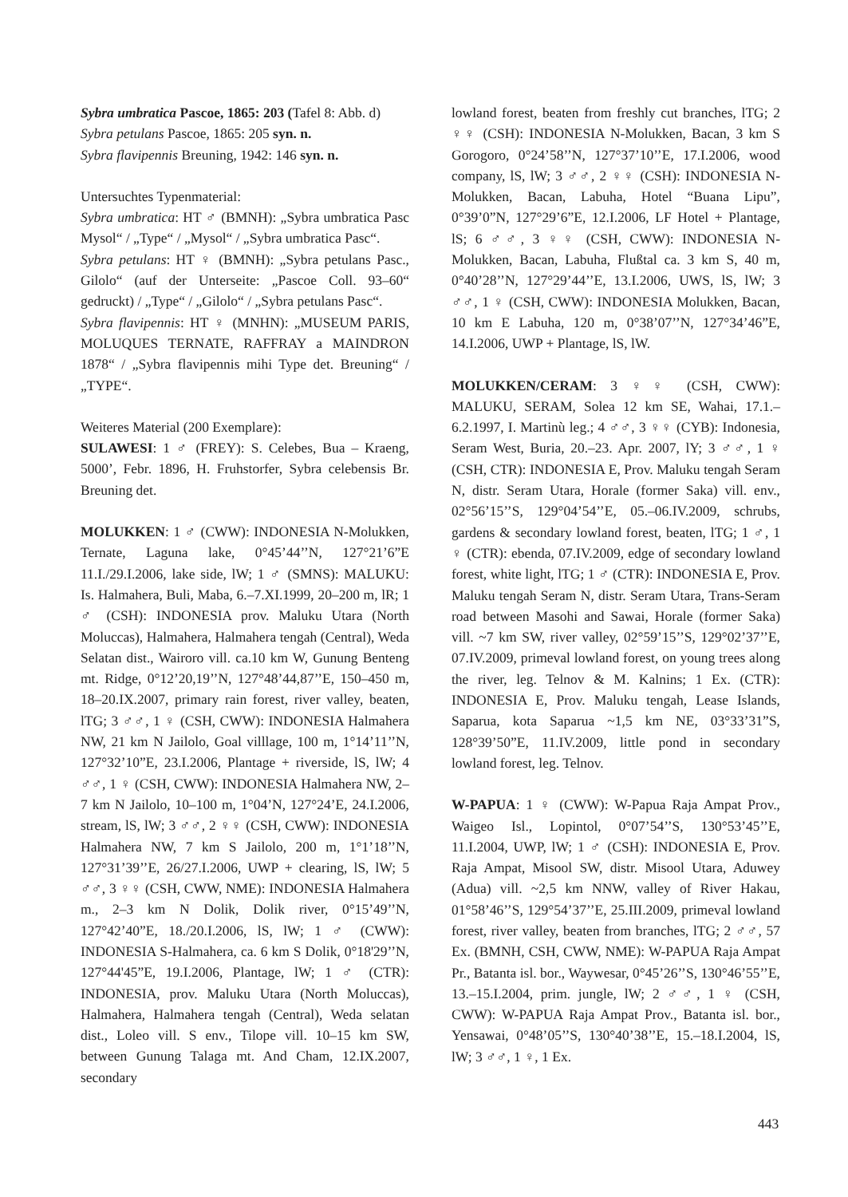Sybra umbratica Pascoe, 1865: 203 (Tafel 8: Abb. d)
Sybra petulans Pascoe, 1865: 205 syn. n.
Sybra flavipennis Breuning, 1942: 146 syn. n.
Untersuchtes Typenmaterial:
Sybra umbratica: HT ♂ (BMNH): „Sybra umbratica Pasc Mysol“ / „Type“ / „Mysol“ / „Sybra umbratica Pasc“.
Sybra petulans: HT ♀ (BMNH): „Sybra petulans Pasc., Gilolo“ (auf der Unterseite: „Pascoe Coll. 93–60“ gedruckt) / „Type“ / „Gilolo“ / „Sybra petulans Pasc“.
Sybra flavipennis: HT ♀ (MNHN): „MUSEUM PARIS, MOLUQUES TERNATE, RAFFRAY a MAINDRON 1878“ / „Sybra flavipennis mihi Type det. Breuning“ / „TYPE“.
Weiteres Material (200 Exemplare):
SULAWESI: 1 ♂ (FREY): S. Celebes, Bua – Kraeng, 5000’, Febr. 1896, H. Fruhstorfer, Sybra celebensis Br. Breuning det.
MOLUKKEN: 1 ♂ (CWW): INDONESIA N-Molukken, Ternate, Laguna lake, 0°45’44’’N, 127°21’6”E 11.I./29.I.2006, lake side, lW; 1 ♂ (SMNS): MALUKU: Is. Halmahera, Buli, Maba, 6.–7.XI.1999, 20–200 m, lR; 1 ♂ (CSH): INDONESIA prov. Maluku Utara (North Moluccas), Halmahera, Halmahera tengah (Central), Weda Selatan dist., Wairoro vill. ca.10 km W, Gunung Benteng mt. Ridge, 0°12’20,19’’N, 127°48’44,87’’E, 150–450 m, 18–20.IX.2007, primary rain forest, river valley, beaten, lTG; 3 ♂♂, 1 ♀ (CSH, CWW): INDONESIA Halmahera NW, 21 km N Jailolo, Goal villlage, 100 m, 1°14’11’’N, 127°32’10”E, 23.I.2006, Plantage + riverside, lS, lW; 4 ♂♂, 1 ♀ (CSH, CWW): INDONESIA Halmahera NW, 2–7 km N Jailolo, 10–100 m, 1°04’N, 127°24’E, 24.I.2006, stream, lS, lW; 3 ♂♂, 2 ♀♀ (CSH, CWW): INDONESIA Halmahera NW, 7 km S Jailolo, 200 m, 1°1’18’’N, 127°31’39’’E, 26/27.I.2006, UWP + clearing, lS, lW; 5 ♂♂, 3 ♀♀ (CSH, CWW, NME): INDONESIA Halmahera m., 2–3 km N Dolik, Dolik river, 0°15’49’’N, 127°42’40”E, 18./20.I.2006, lS, lW; 1 ♂ (CWW): INDONESIA S-Halmahera, ca. 6 km S Dolik, 0°18'29’’N, 127°44'45”E, 19.I.2006, Plantage, lW; 1 ♂ (CTR): INDONESIA, prov. Maluku Utara (North Moluccas), Halmahera, Halmahera tengah (Central), Weda selatan dist., Loleo vill. S env., Tilope vill. 10–15 km SW, between Gunung Talaga mt. And Cham, 12.IX.2007, secondary
lowland forest, beaten from freshly cut branches, lTG; 2 ♀♀ (CSH): INDONESIA N-Molukken, Bacan, 3 km S Gorogoro, 0°24’58’’N, 127°37’10’’E, 17.I.2006, wood company, lS, lW; 3 ♂♂, 2 ♀♀ (CSH): INDONESIA N-Molukken, Bacan, Labuha, Hotel “Buana Lipu”, 0°39’0”N, 127°29’6”E, 12.I.2006, LF Hotel + Plantage, lS; 6 ♂♂, 3 ♀♀ (CSH, CWW): INDONESIA N-Molukken, Bacan, Labuha, Flußtal ca. 3 km S, 40 m, 0°40’28’’N, 127°29’44’’E, 13.I.2006, UWS, lS, lW; 3 ♂♂, 1 ♀ (CSH, CWW): INDONESIA Molukken, Bacan, 10 km E Labuha, 120 m, 0°38’07’’N, 127°34’46”E, 14.I.2006, UWP + Plantage, lS, lW.
MOLUKKEN/CERAM: 3 ♀♀ (CSH, CWW): MALUKU, SERAM, Solea 12 km SE, Wahai, 17.1.–6.2.1997, I. Martinù leg.; 4 ♂♂, 3 ♀♀ (CYB): Indonesia, Seram West, Buria, 20.–23. Apr. 2007, lY; 3 ♂♂, 1 ♀ (CSH, CTR): INDONESIA E, Prov. Maluku tengah Seram N, distr. Seram Utara, Horale (former Saka) vill. env., 02°56’15’’S, 129°04’54’’E, 05.–06.IV.2009, schrubs, gardens & secondary lowland forest, beaten, lTG; 1 ♂, 1 ♀ (CTR): ebenda, 07.IV.2009, edge of secondary lowland forest, white light, lTG; 1 ♂ (CTR): INDONESIA E, Prov. Maluku tengah Seram N, distr. Seram Utara, Trans-Seram road between Masohi and Sawai, Horale (former Saka) vill. ~7 km SW, river valley, 02°59’15’’S, 129°02’37’’E, 07.IV.2009, primeval lowland forest, on young trees along the river, leg. Telnov & M. Kalnins; 1 Ex. (CTR): INDONESIA E, Prov. Maluku tengah, Lease Islands, Saparua, kota Saparua ~1,5 km NE, 03°33’31”S, 128°39’50”E, 11.IV.2009, little pond in secondary lowland forest, leg. Telnov.
W-PAPUA: 1 ♀ (CWW): W-Papua Raja Ampat Prov., Waigeo Isl., Lopintol, 0°07’54’’S, 130°53’45’’E, 11.I.2004, UWP, lW; 1 ♂ (CSH): INDONESIA E, Prov. Raja Ampat, Misool SW, distr. Misool Utara, Aduwey (Adua) vill. ~2,5 km NNW, valley of River Hakau, 01°58’46’’S, 129°54’37’’E, 25.III.2009, primeval lowland forest, river valley, beaten from branches, lTG; 2 ♂♂, 57 Ex. (BMNH, CSH, CWW, NME): W-PAPUA Raja Ampat Pr., Batanta isl. bor., Waywesar, 0°45’26’’S, 130°46’55’’E, 13.–15.I.2004, prim. jungle, lW; 2 ♂♂, 1 ♀ (CSH, CWW): W-PAPUA Raja Ampat Prov., Batanta isl. bor., Yensawai, 0°48’05’’S, 130°40’38’’E, 15.–18.I.2004, lS, lW; 3 ♂♂, 1 ♀, 1 Ex.
443